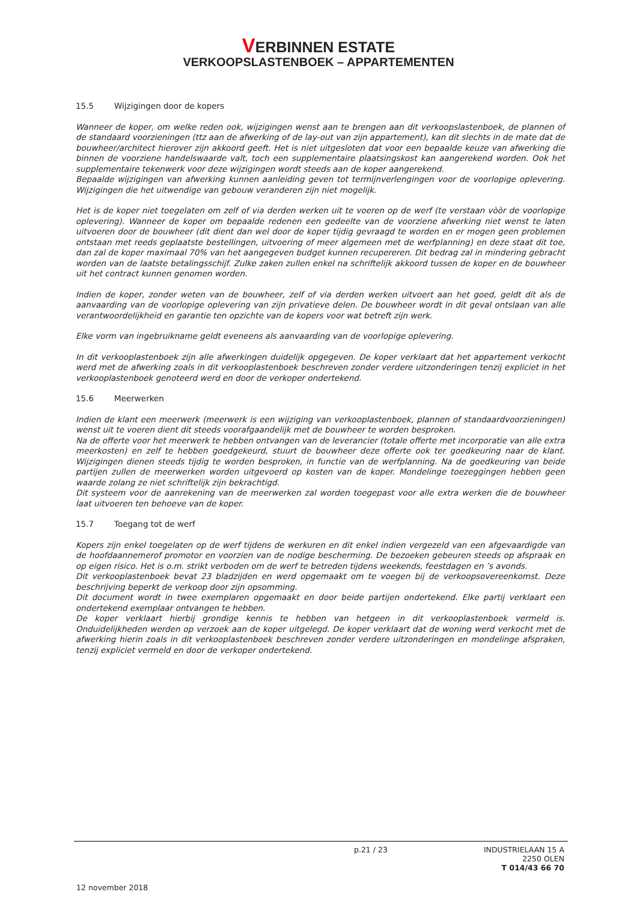VERBINNEN ESTATE
VERKOOPSLASTENBOEK – APPARTEMENTEN
15.5 Wijzigingen door de kopers
Wanneer de koper, om welke reden ook, wijzigingen wenst aan te brengen aan dit verkoopslastenboek, de plannen of de standaard voorzieningen (ttz aan de afwerking of de lay-out van zijn appartement), kan dit slechts in de mate dat de bouwheer/architect hierover zijn akkoord geeft. Het is niet uitgesloten dat voor een bepaalde keuze van afwerking die binnen de voorziene handelswaarde valt, toch een supplementaire plaatsingskost kan aangerekend worden. Ook het supplementaire tekenwerk voor deze wijzigingen wordt steeds aan de koper aangerekend.
Bepaalde wijzigingen van afwerking kunnen aanleiding geven tot termijnverlengingen voor de voorlopige oplevering. Wijzigingen die het uitwendige van gebouw veranderen zijn niet mogelijk.
Het is de koper niet toegelaten om zelf of via derden werken uit te voeren op de werf (te verstaan vòòr de voorlopige oplevering). Wanneer de koper om bepaalde redenen een gedeelte van de voorziene afwerking niet wenst te laten uitvoeren door de bouwheer (dit dient dan wel door de koper tijdig gevraagd te worden en er mogen geen problemen ontstaan met reeds geplaatste bestellingen, uitvoering of meer algemeen met de werfplanning) en deze staat dit toe, dan zal de koper maximaal 70% van het aangegeven budget kunnen recupereren. Dit bedrag zal in mindering gebracht worden van de laatste betalingsschijf. Zulke zaken zullen enkel na schriftelijk akkoord tussen de koper en de bouwheer uit het contract kunnen genomen worden.
Indien de koper, zonder weten van de bouwheer, zelf of via derden werken uitvoert aan het goed, geldt dit als de aanvaarding van de voorlopige oplevering van zijn privatieve delen. De bouwheer wordt in dit geval ontslaan van alle verantwoordelijkheid en garantie ten opzichte van de kopers voor wat betreft zijn werk.
Elke vorm van ingebruikname geldt eveneens als aanvaarding van de voorlopige oplevering.
In dit verkooplastenboek zijn alle afwerkingen duidelijk opgegeven. De koper verklaart dat het appartement verkocht werd met de afwerking zoals in dit verkooplastenboek beschreven zonder verdere uitzonderingen tenzij expliciet in het verkooplastenboek genoteerd werd en door de verkoper ondertekend.
15.6 Meerwerken
Indien de klant een meerwerk (meerwerk is een wijziging van verkooplastenboek, plannen of standaardvoorzieningen) wenst uit te voeren dient dit steeds voorafgaandelijk met de bouwheer te worden besproken.
Na de offerte voor het meerwerk te hebben ontvangen van de leverancier (totale offerte met incorporatie van alle extra meerkosten) en zelf te hebben goedgekeurd, stuurt de bouwheer deze offerte ook ter goedkeuring naar de klant. Wijzigingen dienen steeds tijdig te worden besproken, in functie van de werfplanning. Na de goedkeuring van beide partijen zullen de meerwerken worden uitgevoerd op kosten van de koper. Mondelinge toezeggingen hebben geen waarde zolang ze niet schriftelijk zijn bekrachtigd.
Dit systeem voor de aanrekening van de meerwerken zal worden toegepast voor alle extra werken die de bouwheer laat uitvoeren ten behoeve van de koper.
15.7 Toegang tot de werf
Kopers zijn enkel toegelaten op de werf tijdens de werkuren en dit enkel indien vergezeld van een afgevaardigde van de hoofdaannemerof promotor en voorzien van de nodige bescherming. De bezoeken gebeuren steeds op afspraak en op eigen risico. Het is o.m. strikt verboden om de werf te betreden tijdens weekends, feestdagen en ’s avonds.
Dit verkooplastenboek bevat 23 bladzijden en werd opgemaakt om te voegen bij de verkoopsovereenkomst. Deze beschrijving beperkt de verkoop door zijn opsomming.
Dit document wordt in twee exemplaren opgemaakt en door beide partijen ondertekend. Elke partij verklaart een ondertekend exemplaar ontvangen te hebben.
De koper verklaart hierbij grondige kennis te hebben van hetgeen in dit verkooplastenboek vermeld is. Onduidelijkheden werden op verzoek aan de koper uitgelegd. De koper verklaart dat de woning werd verkocht met de afwerking hierin zoals in dit verkooplastenboek beschreven zonder verdere uitzonderingen en mondelinge afspraken, tenzij expliciet vermeld en door de verkoper ondertekend.
p.21 / 23
INDUSTRIELAAN 15 A
2250 OLEN
T 014/43 66 70
12 november 2018